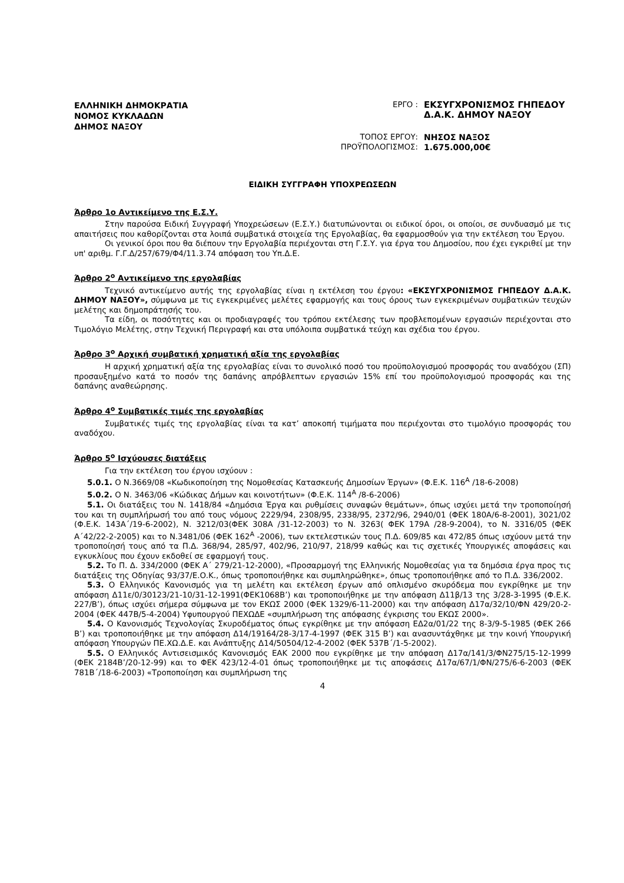ΕΛΛΗΝΙΚΗ ΔΗΜΟΚΡΑΤΙΑ
ΝΟΜΟΣ ΚΥΚΛΑΔΩΝ
ΔΗΜΟΣ ΝΑΞΟΥ
ΕΡΓΟ : ΕΚΣΥΓΧΡΟΝΙΣΜΟΣ ΓΗΠΕΔΟΥ
Δ.Α.Κ. ΔΗΜΟΥ ΝΑΞΟΥ
ΤΟΠΟΣ ΕΡΓΟΥ: ΝΗΣΟΣ ΝΑΞΟΣ
ΠΡΟΫΠΟΛΟΓΙΣΜΟΣ: 1.675.000,00€
ΕΙΔΙΚΗ ΣΥΓΓΡΑΦΗ ΥΠΟΧΡΕΩΣΕΩΝ
Άρθρο 1ο Αντικείμενο της Ε.Σ.Υ.
Στην παρούσα Ειδική Συγγραφή Υποχρεώσεων (Ε.Σ.Υ.) διατυπώνονται οι ειδικοί όροι, οι οποίοι, σε συνδυασμό με τις απαιτήσεις που καθορίζονται στα λοιπά συμβατικά στοιχεία της Εργολαβίας, θα εφαρμοσθούν για την εκτέλεση του Έργου.
Οι γενικοί όροι που θα διέπουν την Εργολαβία περιέχονται στη Γ.Σ.Υ. για έργα του Δημοσίου, που έχει εγκριθεί με την υπ' αριθμ. Γ.Γ.Δ/257/679/Φ4/11.3.74 απόφαση του Υπ.Δ.Ε.
Άρθρο 2<sup>ο</sup> Αντικείμενο της εργολαβίας
Τεχνικό αντικείμενο αυτής της εργολαβίας είναι η εκτέλεση του έργου: «ΕΚΣΥΓΧΡΟΝΙΣΜΟΣ ΓΗΠΕΔΟΥ Δ.Α.Κ. ΔΗΜΟΥ ΝΑΞΟΥ», σύμφωνα με τις εγκεκριμένες μελέτες εφαρμογής και τους όρους των εγκεκριμένων συμβατικών τευχών μελέτης και δημοπράτησής του.
Τα είδη, οι ποσότητες και οι προδιαγραφές του τρόπου εκτέλεσης των προβλεπομένων εργασιών περιέχονται στο Τιμολόγιο Μελέτης, στην Τεχνική Περιγραφή και στα υπόλοιπα συμβατικά τεύχη και σχέδια του έργου.
Άρθρο 3<sup>ο</sup> Αρχική συμβατική χρηματική αξία της εργολαβίας
Η αρχική χρηματική αξία της εργολαβίας είναι το συνολικό ποσό του προϋπολογισμού προσφοράς του αναδόχου (ΣΠ) προσαυξημένο κατά το ποσόν της δαπάνης απρόβλεπτων εργασιών 15% επί του προϋπολογισμού προσφοράς και της δαπάνης αναθεώρησης.
Άρθρο 4<sup>ο</sup> Συμβατικές τιμές της εργολαβίας
Συμβατικές τιμές της εργολαβίας είναι τα κατ’ αποκοπή τιμήματα που περιέχονται στο τιμολόγιο προσφοράς του αναδόχου.
Άρθρο 5<sup>ο</sup> Ισχύουσες διατάξεις
Για την εκτέλεση του έργου ισχύουν :
5.0.1. Ο Ν.3669/08 «Κωδικοποίηση της Νομοθεσίας Κατασκευής Δημοσίων Έργων» (Φ.Ε.Κ. 116<sup>Α</sup> /18-6-2008)
5.0.2. Ο Ν. 3463/06 «Κώδικας Δήμων και κοινοτήτων» (Φ.Ε.Κ. 114<sup>Α</sup> /8-6-2006)
5.1. Οι διατάξεις του Ν. 1418/84 «Δημόσια Έργα και ρυθμίσεις συναφών θεμάτων», όπως ισχύει μετά την τροποποίησή του και τη συμπλήρωσή του από τους νόμους 2229/94, 2308/95, 2338/95, 2372/96, 2940/01 (ΦΕΚ 180Α/6-8-2001), 3021/02 (Φ.Ε.Κ. 143Α΄/19-6-2002), Ν. 3212/03(ΦΕΚ 308Α /31-12-2003) το Ν. 3263( ΦΕΚ 179Α /28-9-2004), το Ν. 3316/05 (ΦΕΚ Α΄42/22-2-2005) και το Ν.3481/06 (ΦΕΚ 162<sup>Α</sup> -2006), των εκτελεστικών τους Π.Δ. 609/85 και 472/85 όπως ισχύουν μετά την τροποποίησή τους από τα Π.Δ. 368/94, 285/97, 402/96, 210/97, 218/99 καθώς και τις σχετικές Υπουργικές αποφάσεις και εγκυκλίους που έχουν εκδοθεί σε εφαρμογή τους.
5.2. Το Π. Δ. 334/2000 (ΦΕΚ Α΄ 279/21-12-2000), «Προσαρμογή της Ελληνικής Νομοθεσίας για τα δημόσια έργα προς τις διατάξεις της Οδηγίας 93/37/Ε.Ο.Κ., όπως τροποποιήθηκε και συμπληρώθηκε», όπως τροποποιήθηκε από το Π.Δ. 336/2002.
5.3. Ο Ελληνικός Κανονισμός για τη μελέτη και εκτέλεση έργων από οπλισμένο σκυρόδεμα που εγκρίθηκε με την απόφαση Δ11ε/0/30123/21-10/31-12-1991(ΦΕΚ1068Β’) και τροποποιήθηκε με την απόφαση Δ11β/13 της 3/28-3-1995 (Φ.Ε.Κ. 227/Β’), όπως ισχύει σήμερα σύμφωνα με τον ΕΚΩΣ 2000 (ΦΕΚ 1329/6-11-2000) και την απόφαση Δ17α/32/10/ΦΝ 429/20-2-2004 (ΦΕΚ 447Β/5-4-2004) Υφυπουργού ΠΕΧΩΔΕ «συμπλήρωση της απόφασης έγκρισης του ΕΚΩΣ 2000».
5.4. Ο Κανονισμός Τεχνολογίας Σκυροδέματος όπως εγκρίθηκε με την απόφαση ΕΔ2α/01/22 της 8-3/9-5-1985 (ΦΕΚ 266 Β’) και τροποποιήθηκε με την απόφαση Δ14/19164/28-3/17-4-1997 (ΦΕΚ 315 Β’) και ανασυντάχθηκε με την κοινή Υπουργική απόφαση Υπουργών ΠΕ.ΧΩ.Δ.Ε. και Ανάπτυξης Δ14/50504/12-4-2002 (ΦΕΚ 537Β΄/1-5-2002).
5.5. Ο Ελληνικός Αντισεισμικός Κανονισμός ΕΑΚ 2000 που εγκρίθηκε με την απόφαση Δ17α/141/3/ΦΝ275/15-12-1999 (ΦΕΚ 2184Β’/20-12-99) και το ΦΕΚ 423/12-4-01 όπως τροποποιήθηκε με τις αποφάσεις Δ17α/67/1/ΦΝ/275/6-6-2003 (ΦΕΚ 781Β΄/18-6-2003) «Τροποποίηση και συμπλήρωση της
4